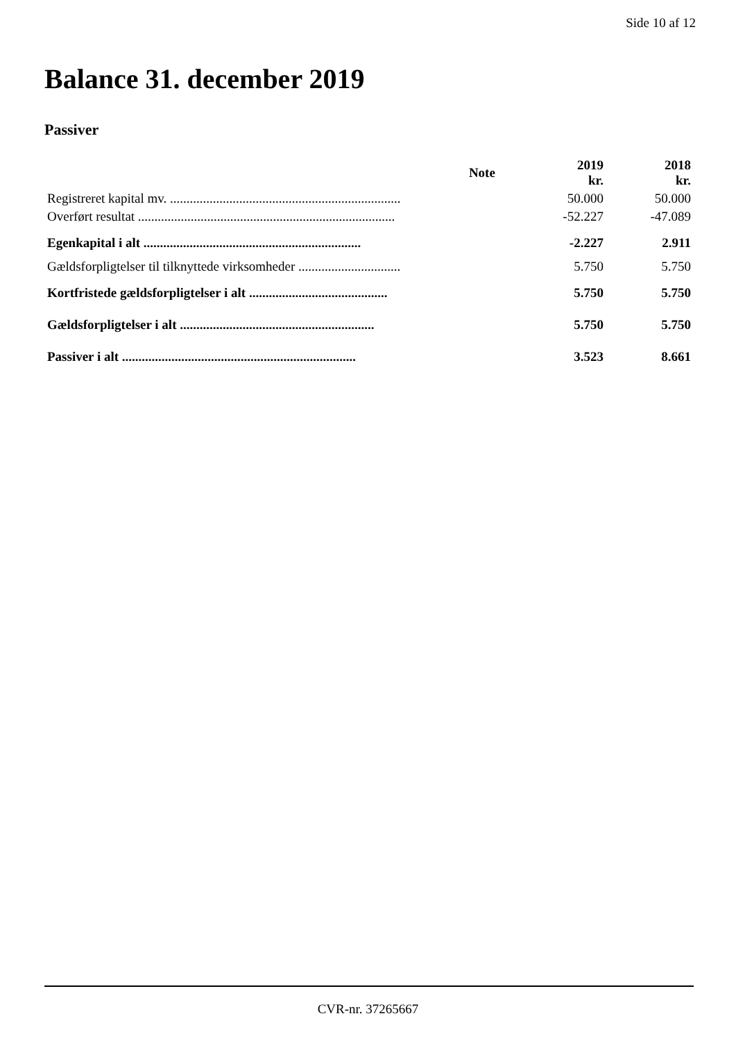Side 10 af 12
Balance 31. december 2019
Passiver
| | Note | 2019 kr. | 2018 kr. |
| --- | --- | --- | --- |
| Registreret kapital mv. ...................................................................... | | 50.000 | 50.000 |
| Overført resultat .............................................................................. | | -52.227 | -47.089 |
| Egenkapital i alt .................................................................. | | -2.227 | 2.911 |
| Gældsforpligtelser til tilknyttede virksomheder ............................... | | 5.750 | 5.750 |
| Kortfristede gældsforpligtelser i alt .......................................... | | 5.750 | 5.750 |
| Gældsforpligtelser i alt ........................................................... | | 5.750 | 5.750 |
| Passiver i alt ....................................................................... | | 3.523 | 8.661 |
CVR-nr. 37265667